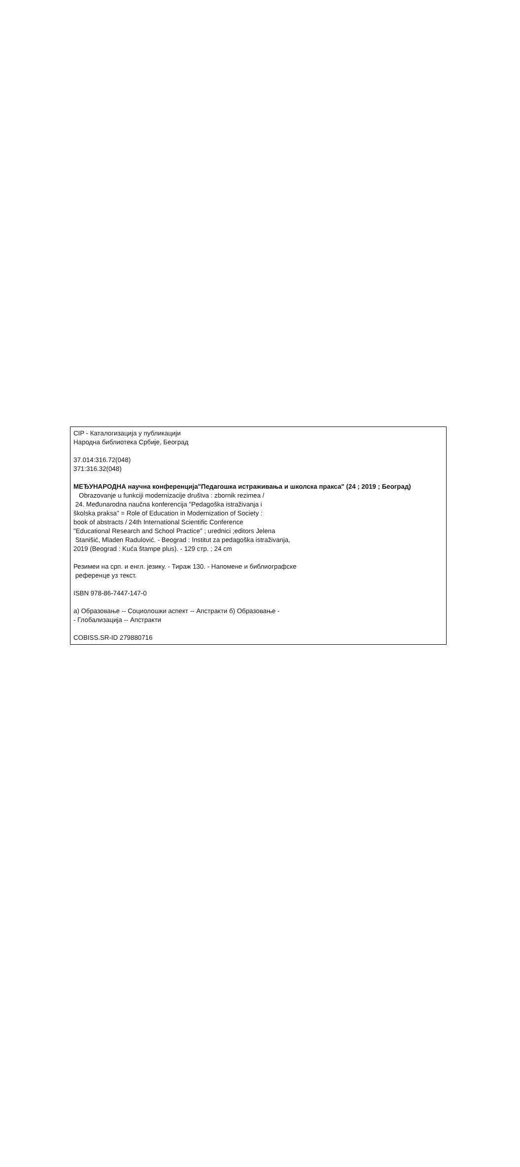CIP - Каталогизација у публикацији
Народна библиотека Србије, Београд
37.014:316.72(048)
371:316.32(048)
МЕЂУНАРОДНА научна конференција"Педагошка истраживања и школска пракса" (24 ; 2019 ; Београд)
Obrazovanje u funkciji modernizacije društva : zbornik rezimea /
24. Međunarodna naučna konferencija "Pedagoška istraživanja i
školska praksa" = Role of Education in Modernization of Society :
book of abstracts / 24th International Scientific Conference
"Educational Research and School Practice" ; urednici ;editors Jelena
Stanišić, Mladen Radulović. - Beograd : Institut za pedagoška istraživanja,
2019 (Beograd : Kuća štampe plus). - 129 стр. ; 24 cm
Резимеи на срп. и енгл. језику. - Тираж 130. - Напомене и библиографске
референце уз текст.
ISBN 978-86-7447-147-0
а) Образовање -- Социолошки аспект -- Апстракти б) Образовање -
- Глобализација -- Апстракти
COBISS.SR-ID 279880716